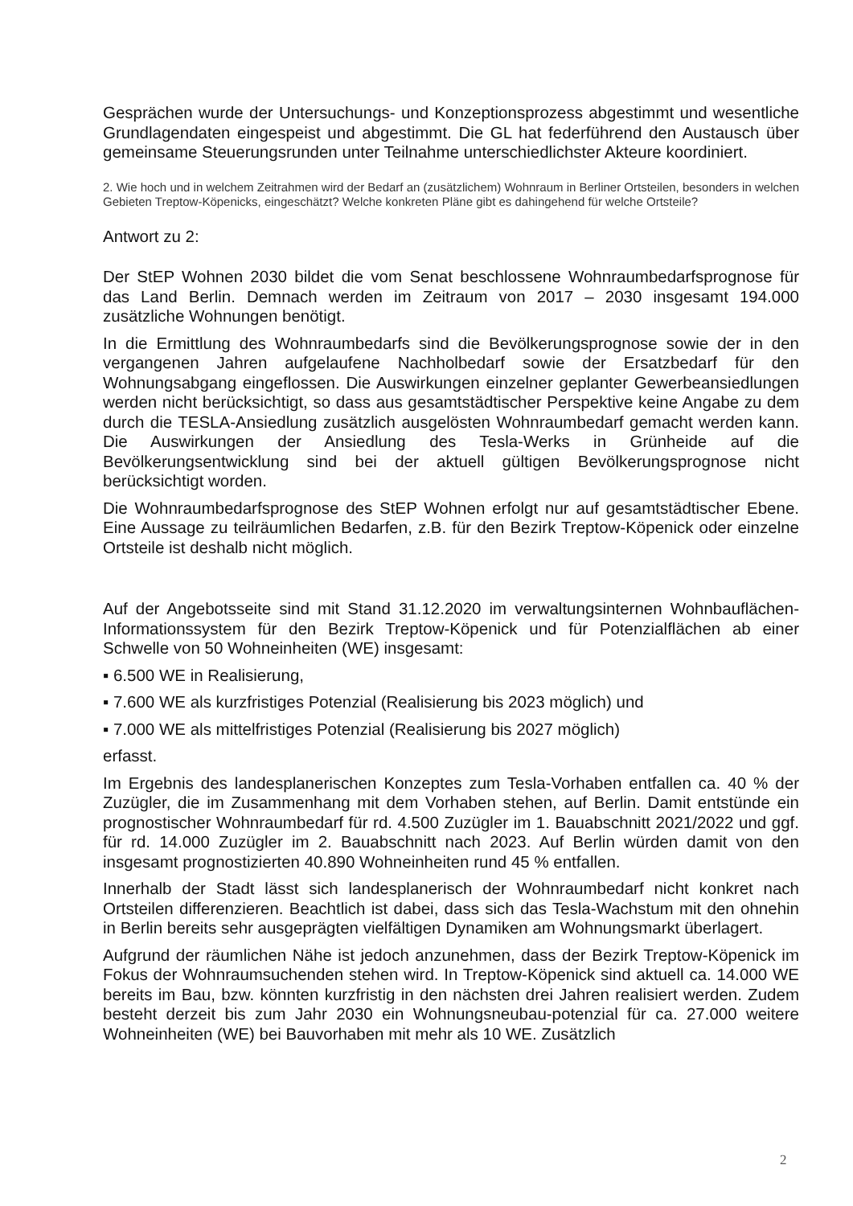Gesprächen wurde der Untersuchungs- und Konzeptionsprozess abgestimmt und wesentliche Grundlagendaten eingespeist und abgestimmt. Die GL hat federführend den Austausch über gemeinsame Steuerungsrunden unter Teilnahme unterschiedlichster Akteure koordiniert.
2. Wie hoch und in welchem Zeitrahmen wird der Bedarf an (zusätzlichem) Wohnraum in Berliner Ortsteilen, besonders in welchen Gebieten Treptow-Köpenicks, eingeschätzt? Welche konkreten Pläne gibt es dahingehend für welche Ortsteile?
Antwort zu 2:
Der StEP Wohnen 2030 bildet die vom Senat beschlossene Wohnraumbedarfsprognose für das Land Berlin. Demnach werden im Zeitraum von 2017 – 2030 insgesamt 194.000 zusätzliche Wohnungen benötigt.
In die Ermittlung des Wohnraumbedarfs sind die Bevölkerungsprognose sowie der in den vergangenen Jahren aufgelaufene Nachholbedarf sowie der Ersatzbedarf für den Wohnungsabgang eingeflossen. Die Auswirkungen einzelner geplanter Gewerbeansiedlungen werden nicht berücksichtigt, so dass aus gesamtstädtischer Perspektive keine Angabe zu dem durch die TESLA-Ansiedlung zusätzlich ausgelösten Wohnraumbedarf gemacht werden kann. Die Auswirkungen der Ansiedlung des Tesla-Werks in Grünheide auf die Bevölkerungsentwicklung sind bei der aktuell gültigen Bevölkerungsprognose nicht berücksichtigt worden.
Die Wohnraumbedarfsprognose des StEP Wohnen erfolgt nur auf gesamtstädtischer Ebene. Eine Aussage zu teilräumlichen Bedarfen, z.B. für den Bezirk Treptow-Köpenick oder einzelne Ortsteile ist deshalb nicht möglich.
Auf der Angebotsseite sind mit Stand 31.12.2020 im verwaltungsinternen Wohnbauflächen-Informationssystem für den Bezirk Treptow-Köpenick und für Potenzialflächen ab einer Schwelle von 50 Wohneinheiten (WE) insgesamt:
▪ 6.500 WE in Realisierung,
▪ 7.600 WE als kurzfristiges Potenzial (Realisierung bis 2023 möglich) und
▪ 7.000 WE als mittelfristiges Potenzial (Realisierung bis 2027 möglich)
erfasst.
Im Ergebnis des landesplanerischen Konzeptes zum Tesla-Vorhaben entfallen ca. 40 % der Zuzügler, die im Zusammenhang mit dem Vorhaben stehen, auf Berlin. Damit entstünde ein prognostischer Wohnraumbedarf für rd. 4.500 Zuzügler im 1. Bauabschnitt 2021/2022 und ggf. für rd. 14.000 Zuzügler im 2. Bauabschnitt nach 2023. Auf Berlin würden damit von den insgesamt prognostizierten 40.890 Wohneinheiten rund 45 % entfallen.
Innerhalb der Stadt lässt sich landesplanerisch der Wohnraumbedarf nicht konkret nach Ortsteilen differenzieren. Beachtlich ist dabei, dass sich das Tesla-Wachstum mit den ohnehin in Berlin bereits sehr ausgeprägten vielfältigen Dynamiken am Wohnungsmarkt überlagert.
Aufgrund der räumlichen Nähe ist jedoch anzunehmen, dass der Bezirk Treptow-Köpenick im Fokus der Wohnraumsuchenden stehen wird. In Treptow-Köpenick sind aktuell ca. 14.000 WE bereits im Bau, bzw. könnten kurzfristig in den nächsten drei Jahren realisiert werden. Zudem besteht derzeit bis zum Jahr 2030 ein Wohnungsneubau-potenzial für ca. 27.000 weitere Wohneinheiten (WE) bei Bauvorhaben mit mehr als 10 WE. Zusätzlich
2